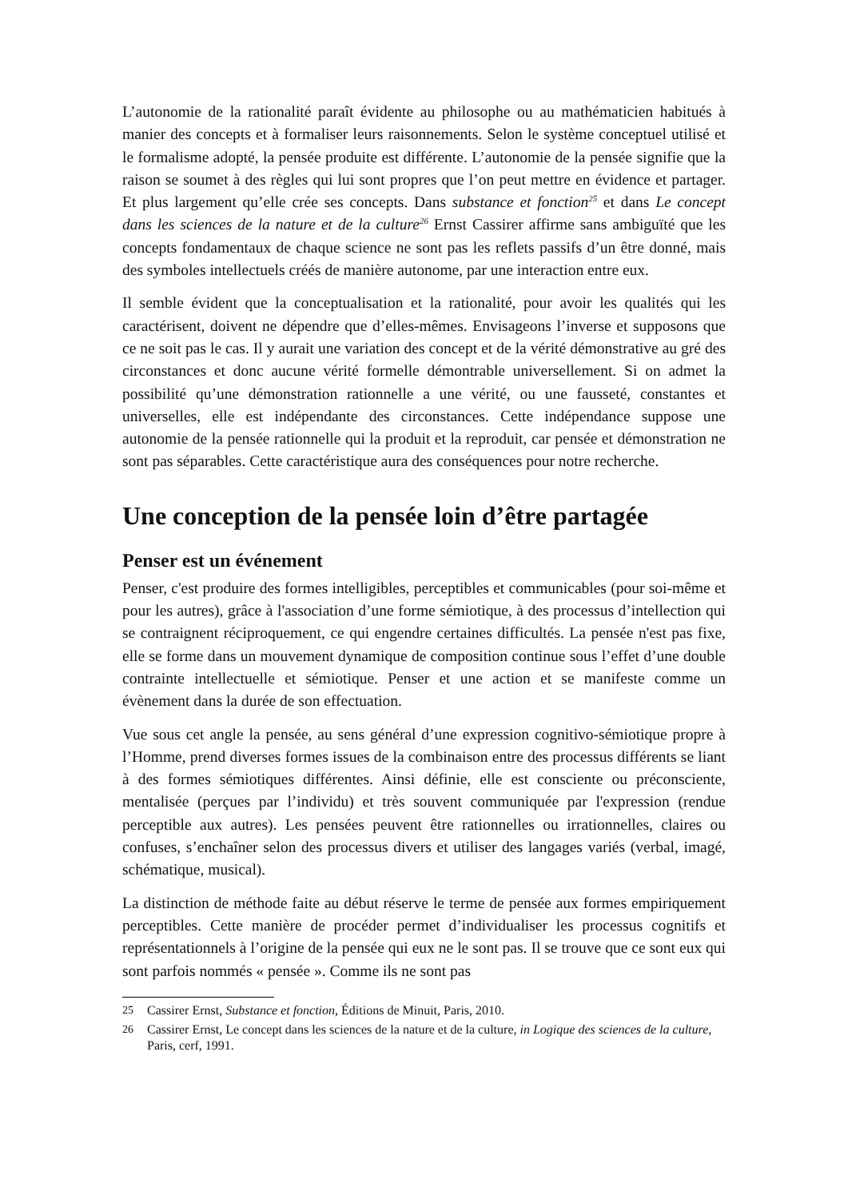L’autonomie de la rationalité paraît évidente au philosophe ou au mathématicien habitués à manier des concepts et à formaliser leurs raisonnements. Selon le système conceptuel utilisé et le formalisme adopté, la pensée produite est différente. L’autonomie de la pensée signifie que la raison se soumet à des règles qui lui sont propres que l’on peut mettre en évidence et partager. Et plus largement qu’elle crée ses concepts. Dans substance et fonction<sup>25</sup> et dans Le concept dans les sciences de la nature et de la culture<sup>26</sup> Ernst Cassirer affirme sans ambiguïté que les concepts fondamentaux de chaque science ne sont pas les reflets passifs d’un être donné, mais des symboles intellectuels créés de manière autonome, par une interaction entre eux.
Il semble évident que la conceptualisation et la rationalité, pour avoir les qualités qui les caractérisent, doivent ne dépendre que d’elles-mêmes. Envisageons l’inverse et supposons que ce ne soit pas le cas. Il y aurait une variation des concept et de la vérité démonstrative au gré des circonstances et donc aucune vérité formelle démontrable universellement. Si on admet la possibilité qu’une démonstration rationnelle a une vérité, ou une fausseté, constantes et universelles, elle est indépendante des circonstances. Cette indépendance suppose une autonomie de la pensée rationnelle qui la produit et la reproduit, car pensée et démonstration ne sont pas séparables. Cette caractéristique aura des conséquences pour notre recherche.
Une conception de la pensée loin d’être partagée
Penser est un événement
Penser, c'est produire des formes intelligibles, perceptibles et communicables (pour soi-même et pour les autres), grâce à l'association d’une forme sémiotique, à des processus d’intellection qui se contraignent réciproquement, ce qui engendre certaines difficultés. La pensée n'est pas fixe, elle se forme dans un mouvement dynamique de composition continue sous l’effet d’une double contrainte intellectuelle et sémiotique. Penser et une action et se manifeste comme un évènement dans la durée de son effectuation.
Vue sous cet angle la pensée, au sens général d’une expression cognitivo-sémiotique propre à l’Homme, prend diverses formes issues de la combinaison entre des processus différents se liant à des formes sémiotiques différentes. Ainsi définie, elle est consciente ou préconsciente, mentalisée (perçues par l’individu) et très souvent communiquée par l'expression (rendue perceptible aux autres). Les pensées peuvent être rationnelles ou irrationnelles, claires ou confuses, s’enchaîner selon des processus divers et utiliser des langages variés (verbal, imagé, schématique, musical).
La distinction de méthode faite au début réserve le terme de pensée aux formes empiriquement perceptibles. Cette manière de procéder permet d’individualiser les processus cognitifs et représentationnels à l’origine de la pensée qui eux ne le sont pas. Il se trouve que ce sont eux qui sont parfois nommés « pensée ». Comme ils ne sont pas
25 Cassirer Ernst, Substance et fonction, Éditions de Minuit, Paris, 2010.
26 Cassirer Ernst, Le concept dans les sciences de la nature et de la culture, in Logique des sciences de la culture, Paris, cerf, 1991.